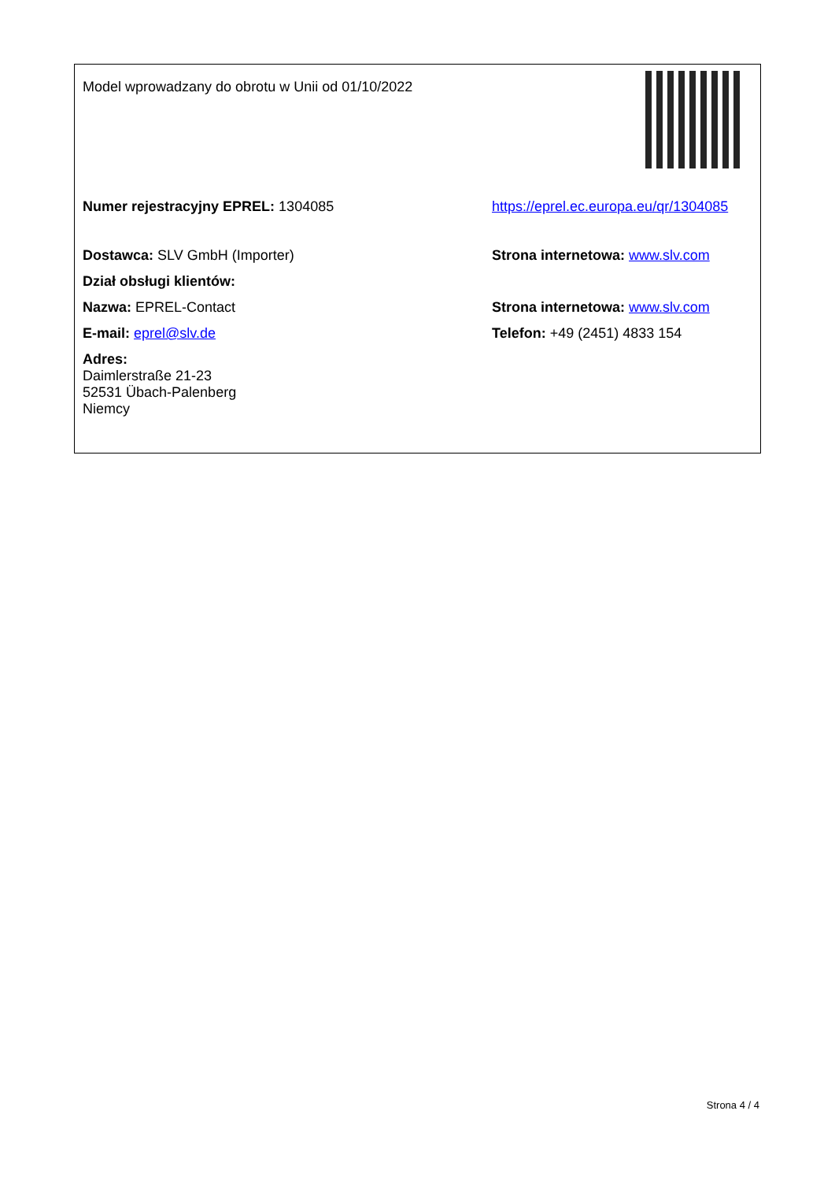| Model wprowadzany do obrotu w Unii od 01/10/2022 | |
| Numer rejestracyjny EPREL: 1304085 | https://eprel.ec.europa.eu/qr/1304085 |
| Dostawca: SLV GmbH (Importer) | Strona internetowa: www.slv.com |
| Dział obsługi klientów: | |
| Nazwa: EPREL-Contact | Strona internetowa: www.slv.com |
| E-mail: eprel@slv.de | Telefon: +49 (2451) 4833 154 |
| Adres: Daimlerstraße 21-23 52531 Übach-Palenberg Niemcy | |
Strona 4 / 4